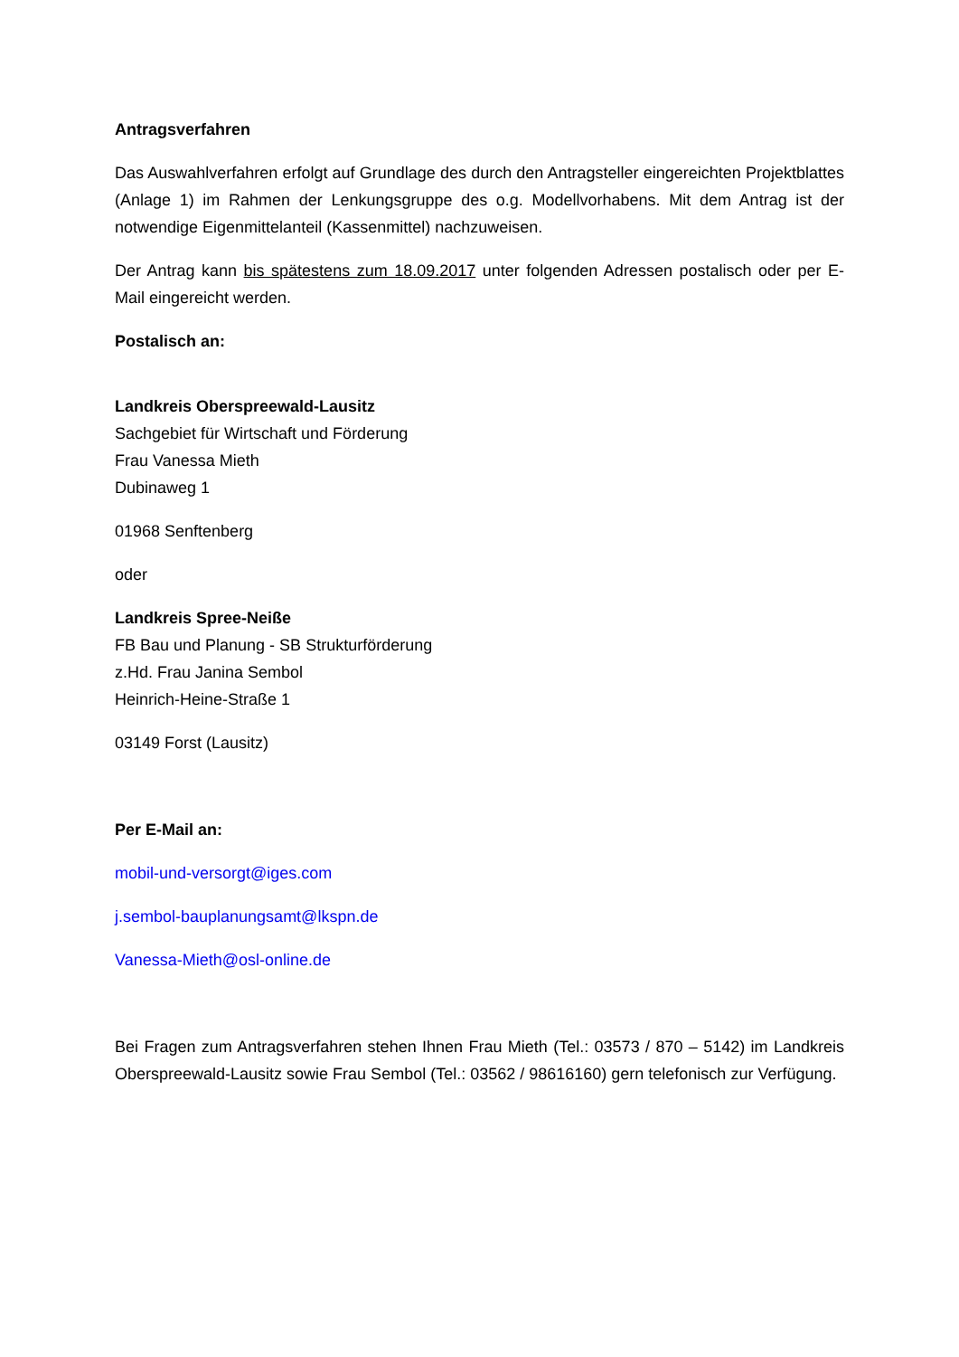Antragsverfahren
Das Auswahlverfahren erfolgt auf Grundlage des durch den Antragsteller eingereichten Projektblattes (Anlage 1) im Rahmen der Lenkungsgruppe des o.g. Modellvorhabens. Mit dem Antrag ist der notwendige Eigenmittelanteil (Kassenmittel) nachzuweisen.
Der Antrag kann bis spätestens zum 18.09.2017 unter folgenden Adressen postalisch oder per E-Mail eingereicht werden.
Postalisch an:
Landkreis Oberspreewald-Lausitz
Sachgebiet für Wirtschaft und Förderung
Frau Vanessa Mieth
Dubinaweg 1
01968 Senftenberg
oder
Landkreis Spree-Neiße
FB Bau und Planung - SB Strukturförderung
z.Hd. Frau Janina Sembol
Heinrich-Heine-Straße 1
03149 Forst (Lausitz)
Per E-Mail an:
mobil-und-versorgt@iges.com
j.sembol-bauplanungsamt@lkspn.de
Vanessa-Mieth@osl-online.de
Bei Fragen zum Antragsverfahren stehen Ihnen Frau Mieth (Tel.: 03573 / 870 – 5142) im Landkreis Oberspreewald-Lausitz sowie Frau Sembol (Tel.: 03562 / 98616160) gern telefonisch zur Verfügung.